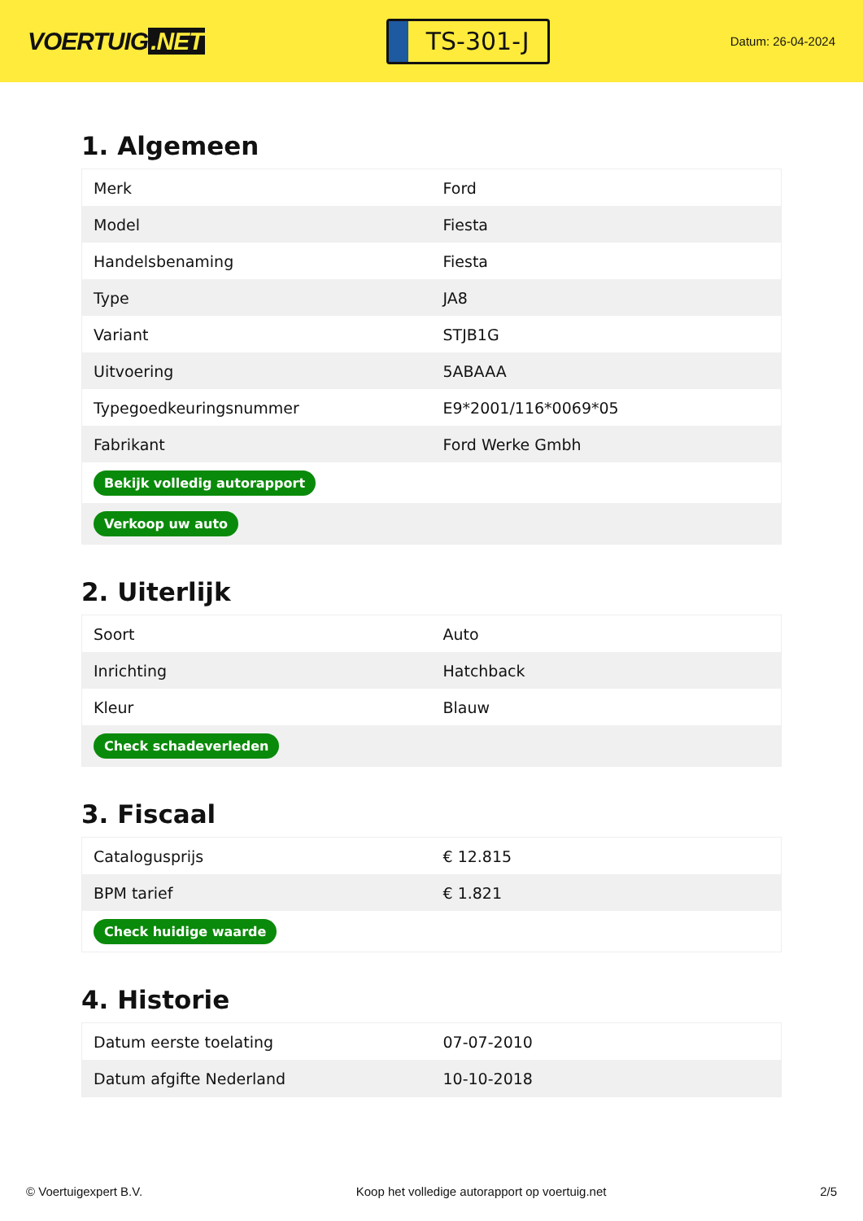VOERTUIG.NET
TS-301-J
Datum: 26-04-2024
1. Algemeen
| Merk | Ford |
| Model | Fiesta |
| Handelsbenaming | Fiesta |
| Type | JA8 |
| Variant | STJB1G |
| Uitvoering | 5ABAAA |
| Typegoedkeuringsnummer | E9*2001/116*0069*05 |
| Fabrikant | Ford Werke Gmbh |
| Bekijk volledig autorapport | |
| Verkoop uw auto | |
2. Uiterlijk
| Soort | Auto |
| Inrichting | Hatchback |
| Kleur | Blauw |
| Check schadeverleden | |
3. Fiscaal
| Catalogusprijs | € 12.815 |
| BPM tarief | € 1.821 |
| Check huidige waarde | |
4. Historie
| Datum eerste toelating | 07-07-2010 |
| Datum afgifte Nederland | 10-10-2018 |
© Voertuigexpert B.V. Koop het volledige autorapport op voertuig.net 2/5